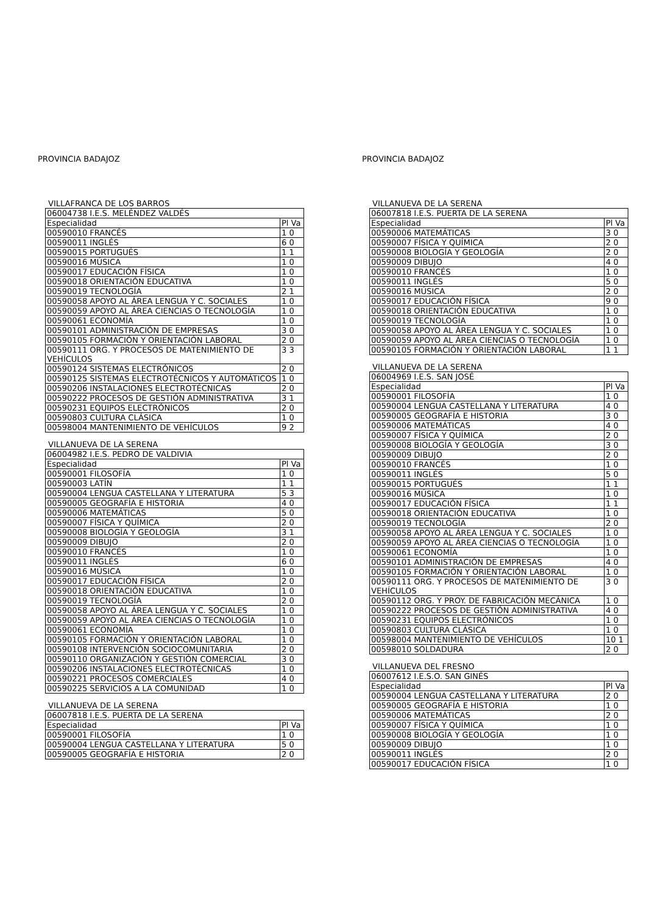PROVINCIA BADAJOZ
VILLAFRANCA DE LOS BARROS
| 06004738 I.E.S. MELÉNDEZ VALDÉS | |
| Especialidad | Pl Va |
| 00590010 FRANCÉS | 1 0 |
| 00590011 INGLÉS | 6 0 |
| 00590015 PORTUGUÉS | 1 1 |
| 00590016 MÚSICA | 1 0 |
| 00590017 EDUCACIÓN FÍSICA | 1 0 |
| 00590018 ORIENTACIÓN EDUCATIVA | 1 0 |
| 00590019 TECNOLOGÍA | 2 1 |
| 00590058 APOYO AL ÁREA LENGUA Y C. SOCIALES | 1 0 |
| 00590059 APOYO AL ÁREA CIENCIAS O TECNOLOGÍA | 1 0 |
| 00590061 ECONOMÍA | 1 0 |
| 00590101 ADMINISTRACIÓN DE EMPRESAS | 3 0 |
| 00590105 FORMACIÓN Y ORIENTACIÓN LABORAL | 2 0 |
| 00590111 ORG. Y PROCESOS DE MATENIMIENTO DE VEHÍCULOS | 3 3 |
| 00590124 SISTEMAS ELECTRÓNICOS | 2 0 |
| 00590125 SISTEMAS ELECTROTÉCNICOS Y AUTOMÁTICOS | 1 0 |
| 00590206 INSTALACIONES ELECTROTÉCNICAS | 2 0 |
| 00590222 PROCESOS DE GESTIÓN ADMINISTRATIVA | 3 1 |
| 00590231 EQUIPOS ELECTRÓNICOS | 2 0 |
| 00590803 CULTURA CLÁSICA | 1 0 |
| 00598004 MANTENIMIENTO DE VEHÍCULOS | 9 2 |
VILLANUEVA DE LA SERENA
| 06004982 I.E.S. PEDRO DE VALDIVIA | |
| Especialidad | Pl Va |
| 00590001 FILOSOFÍA | 1 0 |
| 00590003 LATÍN | 1 1 |
| 00590004 LENGUA CASTELLANA Y LITERATURA | 5 3 |
| 00590005 GEOGRAFÍA E HISTORIA | 4 0 |
| 00590006 MATEMÁTICAS | 5 0 |
| 00590007 FÍSICA Y QUÍMICA | 2 0 |
| 00590008 BIOLOGÍA Y GEOLOGÍA | 3 1 |
| 00590009 DIBUJO | 2 0 |
| 00590010 FRANCÉS | 1 0 |
| 00590011 INGLÉS | 6 0 |
| 00590016 MÚSICA | 1 0 |
| 00590017 EDUCACIÓN FÍSICA | 2 0 |
| 00590018 ORIENTACIÓN EDUCATIVA | 1 0 |
| 00590019 TECNOLOGÍA | 2 0 |
| 00590058 APOYO AL ÁREA LENGUA Y C. SOCIALES | 1 0 |
| 00590059 APOYO AL ÁREA CIENCIAS O TECNOLOGÍA | 1 0 |
| 00590061 ECONOMÍA | 1 0 |
| 00590105 FORMACIÓN Y ORIENTACIÓN LABORAL | 1 0 |
| 00590108 INTERVENCIÓN SOCIOCOMUNITARIA | 2 0 |
| 00590110 ORGANIZACIÓN Y GESTIÓN COMERCIAL | 3 0 |
| 00590206 INSTALACIONES ELECTROTÉCNICAS | 1 0 |
| 00590221 PROCESOS COMERCIALES | 4 0 |
| 00590225 SERVICIOS A LA COMUNIDAD | 1 0 |
VILLANUEVA DE LA SERENA
| 06007818 I.E.S. PUERTA DE LA SERENA | |
| Especialidad | Pl Va |
| 00590001 FILOSOFÍA | 1 0 |
| 00590004 LENGUA CASTELLANA Y LITERATURA | 5 0 |
| 00590005 GEOGRAFÍA E HISTORIA | 2 0 |
PROVINCIA BADAJOZ
VILLANUEVA DE LA SERENA
| 06007818 I.E.S. PUERTA DE LA SERENA | |
| Especialidad | Pl Va |
| 00590006 MATEMÁTICAS | 3 0 |
| 00590007 FÍSICA Y QUÍMICA | 2 0 |
| 00590008 BIOLOGÍA Y GEOLOGÍA | 2 0 |
| 00590009 DIBUJO | 4 0 |
| 00590010 FRANCÉS | 1 0 |
| 00590011 INGLÉS | 5 0 |
| 00590016 MÚSICA | 2 0 |
| 00590017 EDUCACIÓN FÍSICA | 9 0 |
| 00590018 ORIENTACIÓN EDUCATIVA | 1 0 |
| 00590019 TECNOLOGÍA | 1 0 |
| 00590058 APOYO AL ÁREA LENGUA Y C. SOCIALES | 1 0 |
| 00590059 APOYO AL ÁREA CIENCIAS O TECNOLOGÍA | 1 0 |
| 00590105 FORMACIÓN Y ORIENTACIÓN LABORAL | 1 1 |
VILLANUEVA DE LA SERENA
| 06004969 I.E.S. SAN JOSÉ | |
| Especialidad | Pl Va |
| 00590001 FILOSOFÍA | 1 0 |
| 00590004 LENGUA CASTELLANA Y LITERATURA | 4 0 |
| 00590005 GEOGRAFÍA E HISTORIA | 3 0 |
| 00590006 MATEMÁTICAS | 4 0 |
| 00590007 FÍSICA Y QUÍMICA | 2 0 |
| 00590008 BIOLOGÍA Y GEOLOGÍA | 3 0 |
| 00590009 DIBUJO | 2 0 |
| 00590010 FRANCÉS | 1 0 |
| 00590011 INGLÉS | 5 0 |
| 00590015 PORTUGUÉS | 1 1 |
| 00590016 MÚSICA | 1 0 |
| 00590017 EDUCACIÓN FÍSICA | 1 1 |
| 00590018 ORIENTACIÓN EDUCATIVA | 1 0 |
| 00590019 TECNOLOGÍA | 2 0 |
| 00590058 APOYO AL ÁREA LENGUA Y C. SOCIALES | 1 0 |
| 00590059 APOYO AL ÁREA CIENCIAS O TECNOLOGÍA | 1 0 |
| 00590061 ECONOMÍA | 1 0 |
| 00590101 ADMINISTRACIÓN DE EMPRESAS | 4 0 |
| 00590105 FORMACIÓN Y ORIENTACIÓN LABORAL | 1 0 |
| 00590111 ORG. Y PROCESOS DE MATENIMIENTO DE VEHÍCULOS | 3 0 |
| 00590112 ORG. Y PROY. DE FABRICACIÓN MECÁNICA | 1 0 |
| 00590222 PROCESOS DE GESTIÓN ADMINISTRATIVA | 4 0 |
| 00590231 EQUIPOS ELECTRÓNICOS | 1 0 |
| 00590803 CULTURA CLÁSICA | 1 0 |
| 00598004 MANTENIMIENTO DE VEHÍCULOS | 10 1 |
| 00598010 SOLDADURA | 2 0 |
VILLANUEVA DEL FRESNO
| 06007612 I.E.S.O. SAN GINÉS | |
| Especialidad | Pl Va |
| 00590004 LENGUA CASTELLANA Y LITERATURA | 2 0 |
| 00590005 GEOGRAFÍA E HISTORIA | 1 0 |
| 00590006 MATEMÁTICAS | 2 0 |
| 00590007 FÍSICA Y QUÍMICA | 1 0 |
| 00590008 BIOLOGÍA Y GEOLOGÍA | 1 0 |
| 00590009 DIBUJO | 1 0 |
| 00590011 INGLÉS | 2 0 |
| 00590017 EDUCACIÓN FÍSICA | 1 0 |